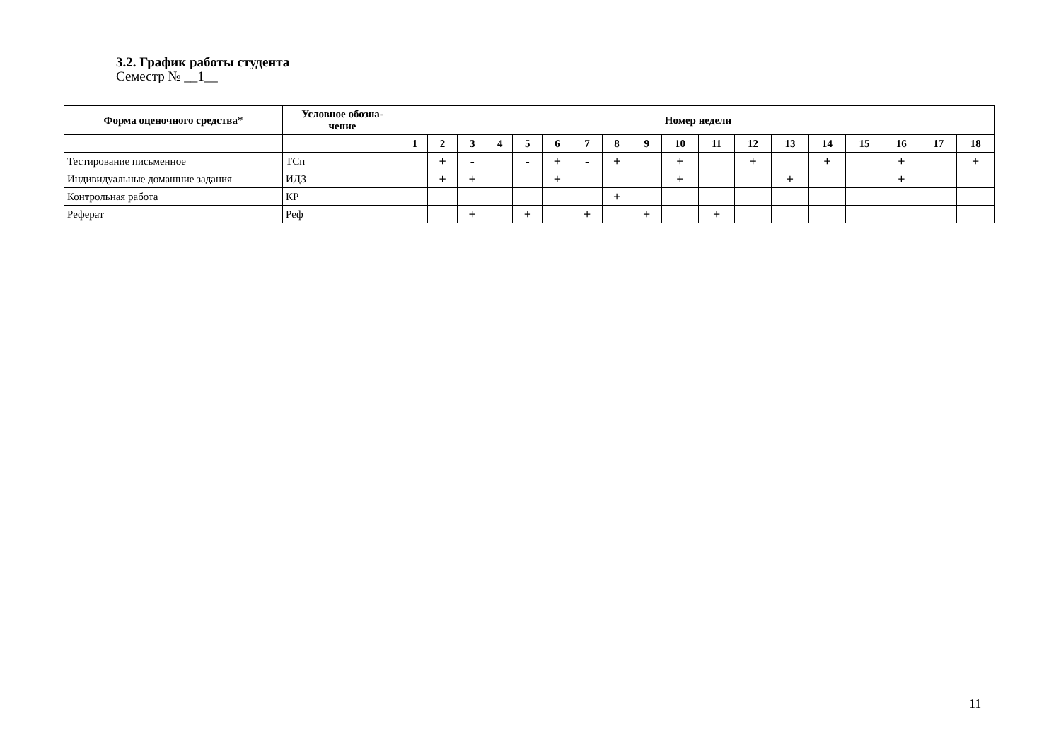3.2. График работы студента
Семестр № __1__
| Форма оценочного средства* | Условное обозна- чение | Номер недели | | | | | | | | | | | | | | | | | |
| --- | --- | --- | --- | --- | --- | --- | --- | --- | --- | --- | --- | --- | --- | --- | --- | --- | --- | --- | --- |
| | | 1 | 2 | 3 | 4 | 5 | 6 | 7 | 8 | 9 | 10 | 11 | 12 | 13 | 14 | 15 | 16 | 17 | 18 |
| Тестирование письменное | ТСп | | + | - | | - | + | - | + | | + | | + | | + | | + | | + |
| Индивидуальные домашние задания | ИДЗ | | + | + | | | + | | | | + | | | + | | | + | | |
| Контрольная работа | КР | | | | | | | | + | | | | | | | | | | |
| Реферат | Реф | | | + | | + | | + | | + | | + | | | | | | | |
11